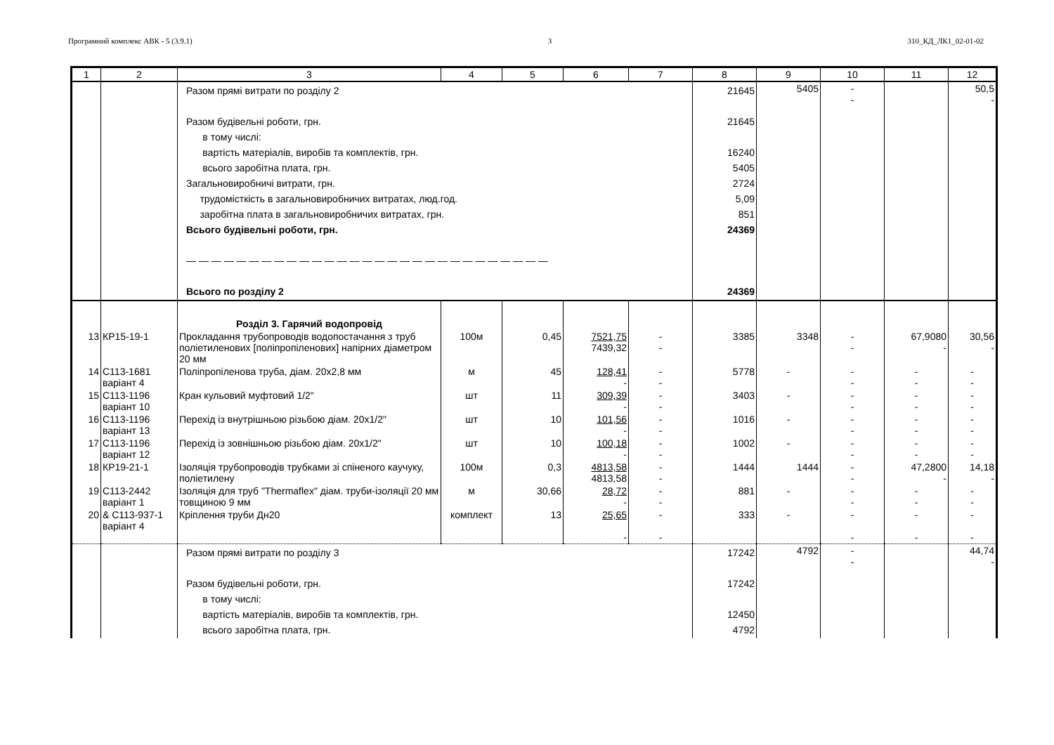Програмний комплекс АВК - 5 (3.9.1) 3 310_КД_ЛК1_02-01-02
| 1 | 2 | 3 | 4 | 5 | 6 | 7 | 8 | 9 | 10 | 11 | 12 |
| --- | --- | --- | --- | --- | --- | --- | --- | --- | --- | --- | --- |
| | | Разом прямі витрати по розділу 2 Разом будівельні роботи, грн. в тому числі: вартість матеріалів, виробів та комплектів, грн. всього заробітна плата, грн. Загальновиробничі витрати, грн. трудомісткість в загальновиробничих витратах, люд.год. заробітна плата в загальновиробничих витратах, грн. Всього будівельні роботи, грн. — — — — — — — — — — — — — — — — — — — — — — — — — — — — — Всього по розділу 2 | | | | | 21645 21645 16240 5405 2724 5,09 851 24369 24369 | 5405 | - - | | 50,5 - |
| | | Розділ 3. Гарячий водопровід | | | | | | | | | |
| 13 | КР15-19-1 | Прокладання трубопроводів водопостачання з труб поліетиленових [поліпропіленових] напірних діаметром 20 мм | 100м | 0,45 | 7521,75 7439,32 | - - | 3385 | 3348 | - - | 67,9080 - | 30,56 - |
| 14 | С113-1681 варіант 4 | Поліпропіленова труба, діам. 20x2,8 мм | м | 45 | 128,41 - | - - | 5778 | - | - - | - - | - - |
| 15 | С113-1196 варіант 10 | Кран кульовий муфтовий 1/2" | шт | 11 | 309,39 - | - - | 3403 | - | - - | - - | - - |
| 16 | С113-1196 варіант 13 | Перехід із внутрішньою різьбою діам. 20x1/2" | шт | 10 | 101,56 - | - - | 1016 | - | - - | - - | - - |
| 17 | С113-1196 варіант 12 | Перехід із зовнішньою різьбою діам. 20x1/2" | шт | 10 | 100,18 - | - - | 1002 | - | - - | - - | - - |
| 18 | КР19-21-1 | Ізоляція трубопроводів трубками зі спіненого каучуку, поліетилену | 100м | 0,3 | 4813,58 4813,58 | - - | 1444 | 1444 | - - | 47,2800 - | 14,18 - |
| 19 | С113-2442 варіант 1 | Ізоляція для труб "Thermaflex" діам. труби-ізоляції 20 мм товщиною 9 мм | м | 30,66 | 28,72 - | - - | 881 | - | - - | - - | - - |
| 20 | & С113-937-1 варіант 4 | Кріплення труби Дн20 | комплект | 13 | 25,65 - | - - | 333 | - | - - | - - | - - |
| | | Разом прямі витрати по розділу 3 Разом будівельні роботи, грн. в тому числі: вартість матеріалів, виробів та комплектів, грн. всього заробітна плата, грн. | | | | | 17242 17242 12450 4792 | 4792 | - - | | 44,74 - |